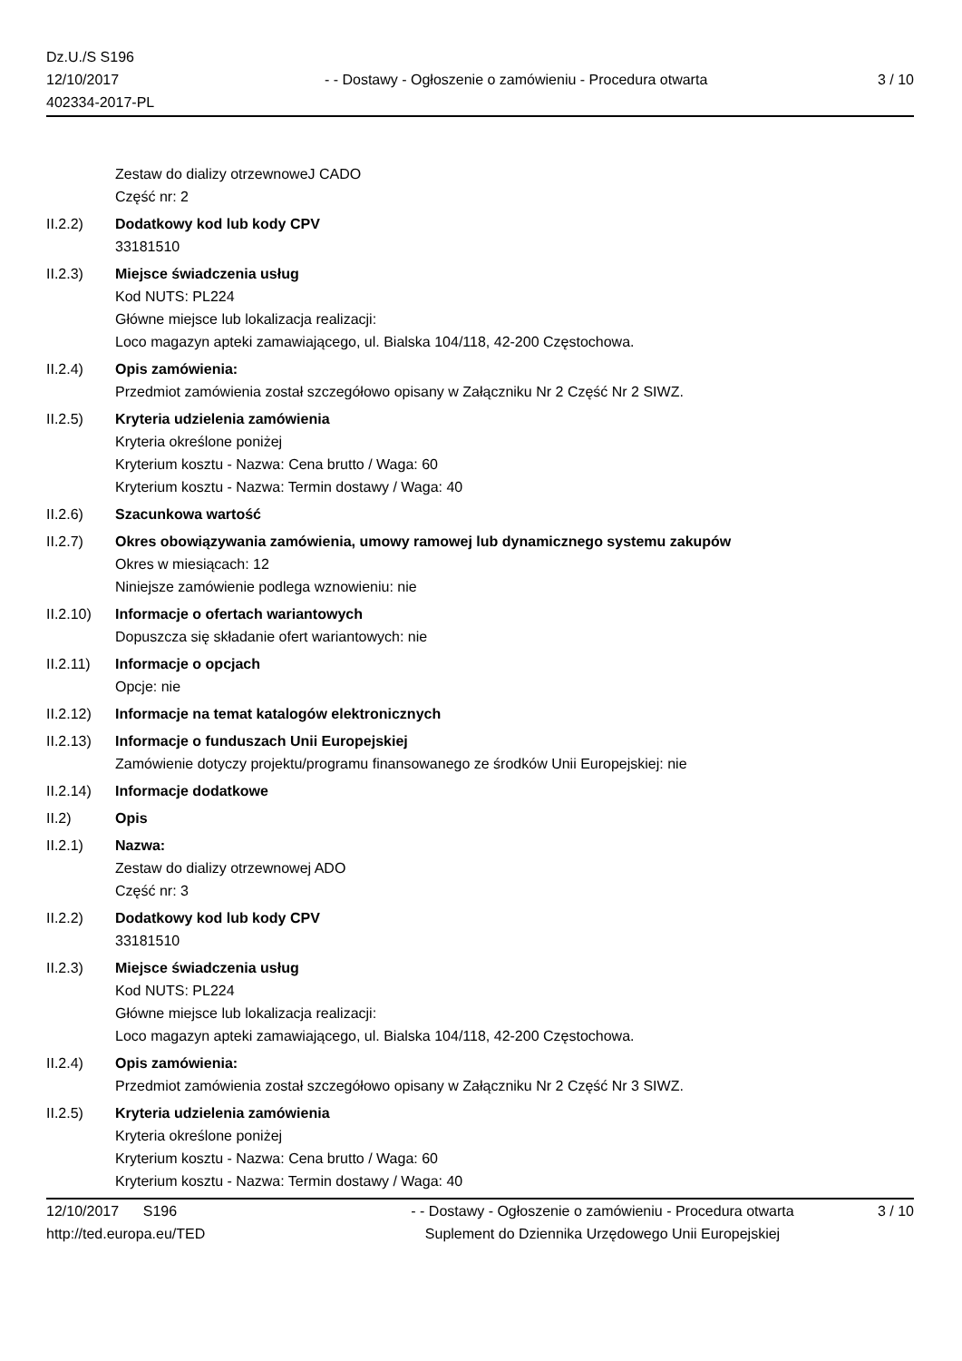Dz.U./S S196
12/10/2017
402334-2017-PL
- - Dostawy - Ogłoszenie o zamówieniu - Procedura otwarta
3 / 10
Zestaw do dializy otrzewnoweJ CADO
Część nr: 2
II.2.2) Dodatkowy kod lub kody CPV
33181510
II.2.3) Miejsce świadczenia usług
Kod NUTS: PL224
Główne miejsce lub lokalizacja realizacji:
Loco magazyn apteki zamawiającego, ul. Bialska 104/118, 42-200 Częstochowa.
II.2.4) Opis zamówienia:
Przedmiot zamówienia został szczegółowo opisany w Załączniku Nr 2 Część Nr 2 SIWZ.
II.2.5) Kryteria udzielenia zamówienia
Kryteria określone poniżej
Kryterium kosztu - Nazwa: Cena brutto / Waga: 60
Kryterium kosztu - Nazwa: Termin dostawy / Waga: 40
II.2.6) Szacunkowa wartość
II.2.7) Okres obowiązywania zamówienia, umowy ramowej lub dynamicznego systemu zakupów
Okres w miesiącach: 12
Niniejsze zamówienie podlega wznowieniu: nie
II.2.10)
Informacje o ofertach wariantowych
Dopuszcza się składanie ofert wariantowych: nie
II.2.11)
Informacje o opcjach
Opcje: nie
II.2.12)
Informacje na temat katalogów elektronicznych
II.2.13)
Informacje o funduszach Unii Europejskiej
Zamówienie dotyczy projektu/programu finansowanego ze środków Unii Europejskiej: nie
II.2.14)
Informacje dodatkowe
II.2) Opis
II.2.1) Nazwa:
Zestaw do dializy otrzewnowej ADO
Część nr: 3
II.2.2) Dodatkowy kod lub kody CPV
33181510
II.2.3) Miejsce świadczenia usług
Kod NUTS: PL224
Główne miejsce lub lokalizacja realizacji:
Loco magazyn apteki zamawiającego, ul. Bialska 104/118, 42-200 Częstochowa.
II.2.4) Opis zamówienia:
Przedmiot zamówienia został szczegółowo opisany w Załączniku Nr 2 Część Nr 3 SIWZ.
II.2.5) Kryteria udzielenia zamówienia
Kryteria określone poniżej
Kryterium kosztu - Nazwa: Cena brutto / Waga: 60
Kryterium kosztu - Nazwa: Termin dostawy / Waga: 40
12/10/2017 S196
http://ted.europa.eu/TED
- - Dostawy - Ogłoszenie o zamówieniu - Procedura otwarta
Suplement do Dziennika Urzędowego Unii Europejskiej
3 / 10